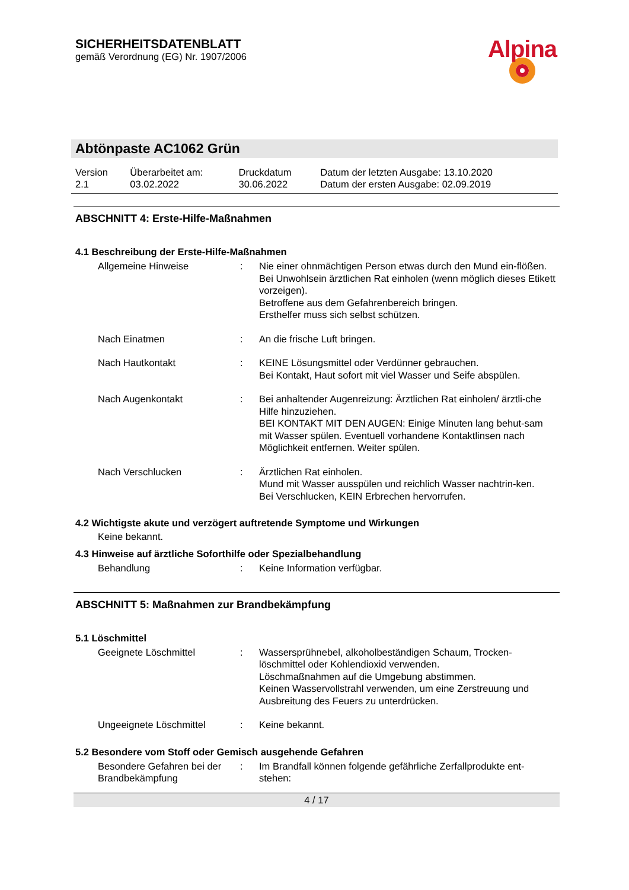SICHERHEITSDATENBLATT
gemäß Verordnung (EG) Nr. 1907/2006
Alpina
Abtönpaste AC1062 Grün
| Version 2.1 | Überarbeitet am: 03.02.2022 | Druckdatum 30.06.2022 | Datum der letzten Ausgabe: 13.10.2020 Datum der ersten Ausgabe: 02.09.2019 |
ABSCHNITT 4: Erste-Hilfe-Maßnahmen
4.1 Beschreibung der Erste-Hilfe-Maßnahmen
| Allgemeine Hinweise | : | Nie einer ohnmächtigen Person etwas durch den Mund ein-flößen. Bei Unwohlsein ärztlichen Rat einholen (wenn möglich dieses Etikett vorzeigen). Betroffene aus dem Gefahrenbereich bringen. Ersthelfer muss sich selbst schützen. |
| Nach Einatmen | : | An die frische Luft bringen. |
| Nach Hautkontakt | : | KEINE Lösungsmittel oder Verdünner gebrauchen. Bei Kontakt, Haut sofort mit viel Wasser und Seife abspülen. |
| Nach Augenkontakt | : | Bei anhaltender Augenreizung: Ärztlichen Rat einholen/ ärztli-che Hilfe hinzuziehen. BEI KONTAKT MIT DEN AUGEN: Einige Minuten lang behut-sam mit Wasser spülen. Eventuell vorhandene Kontaktlinsen nach Möglichkeit entfernen. Weiter spülen. |
| Nach Verschlucken | : | Ärztlichen Rat einholen. Mund mit Wasser ausspülen und reichlich Wasser nachtrin-ken. Bei Verschlucken, KEIN Erbrechen hervorrufen. |
4.2 Wichtigste akute und verzögert auftretende Symptome und Wirkungen
Keine bekannt.
4.3 Hinweise auf ärztliche Soforthilfe oder Spezialbehandlung
| Behandlung | : | Keine Information verfügbar. |
ABSCHNITT 5: Maßnahmen zur Brandbekämpfung
5.1 Löschmittel
| Geeignete Löschmittel | : | Wassersprühnebel, alkoholbeständigen Schaum, Trocken-löschmittel oder Kohlendioxid verwenden. Löschmaßnahmen auf die Umgebung abstimmen. Keinen Wasservollstrahl verwenden, um eine Zerstreuung und Ausbreitung des Feuers zu unterdrücken. |
| Ungeeignete Löschmittel | : | Keine bekannt. |
5.2 Besondere vom Stoff oder Gemisch ausgehende Gefahren
| Besondere Gefahren bei der Brandbekämpfung | : | Im Brandfall können folgende gefährliche Zerfallprodukte ent-stehen: |
4 / 17